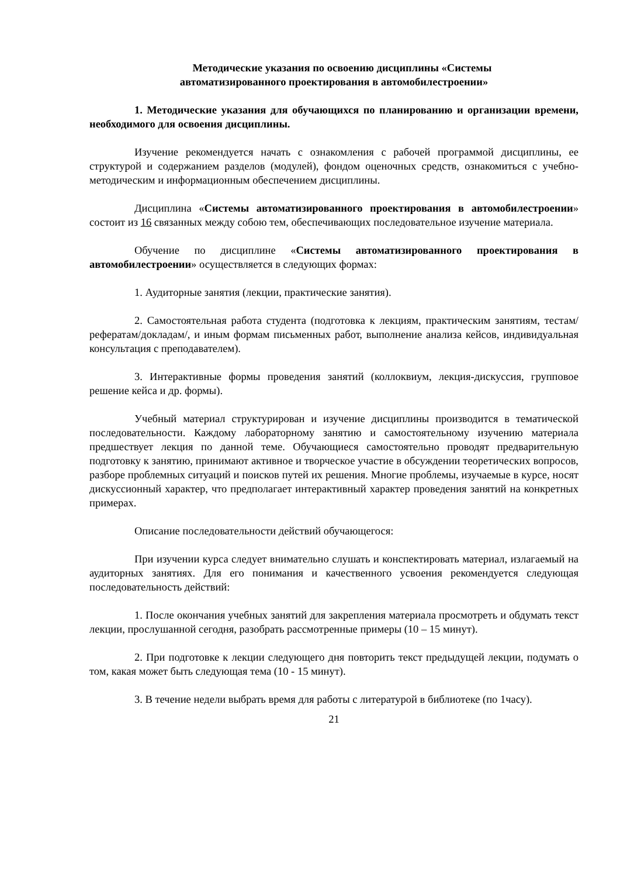Методические указания по освоению дисциплины «Системы
автоматизированного проектирования в автомобилестроении»
1. Методические указания для обучающихся по планированию и организации времени, необходимого для освоения дисциплины.
Изучение рекомендуется начать с ознакомления с рабочей программой дисциплины, ее структурой и содержанием разделов (модулей), фондом оценочных средств, ознакомиться с учебно-методическим и информационным обеспечением дисциплины.
Дисциплина «Системы автоматизированного проектирования в автомобилестроении» состоит из 16 связанных между собою тем, обеспечивающих последовательное изучение материала.
Обучение по дисциплине «Системы автоматизированного проектирования в автомобилестроении» осуществляется в следующих формах:
1. Аудиторные занятия (лекции, практические занятия).
2. Самостоятельная работа студента (подготовка к лекциям, практическим занятиям, тестам/рефератам/докладам/, и иным формам письменных работ, выполнение анализа кейсов, индивидуальная консультация с преподавателем).
3. Интерактивные формы проведения занятий (коллоквиум, лекция-дискуссия, групповое решение кейса и др. формы).
Учебный материал структурирован и изучение дисциплины производится в тематической последовательности. Каждому лабораторному занятию и самостоятельному изучению материала предшествует лекция по данной теме. Обучающиеся самостоятельно проводят предварительную подготовку к занятию, принимают активное и творческое участие в обсуждении теоретических вопросов, разборе проблемных ситуаций и поисков путей их решения. Многие проблемы, изучаемые в курсе, носят дискуссионный характер, что предполагает интерактивный характер проведения занятий на конкретных примерах.
Описание последовательности действий обучающегося:
При изучении курса следует внимательно слушать и конспектировать материал, излагаемый на аудиторных занятиях. Для его понимания и качественного усвоения рекомендуется следующая последовательность действий:
1. После окончания учебных занятий для закрепления материала просмотреть и обдумать текст лекции, прослушанной сегодня, разобрать рассмотренные примеры (10 – 15 минут).
2. При подготовке к лекции следующего дня повторить текст предыдущей лекции, подумать о том, какая может быть следующая тема (10 - 15 минут).
3. В течение недели выбрать время для работы с литературой в библиотеке (по 1часу).
21